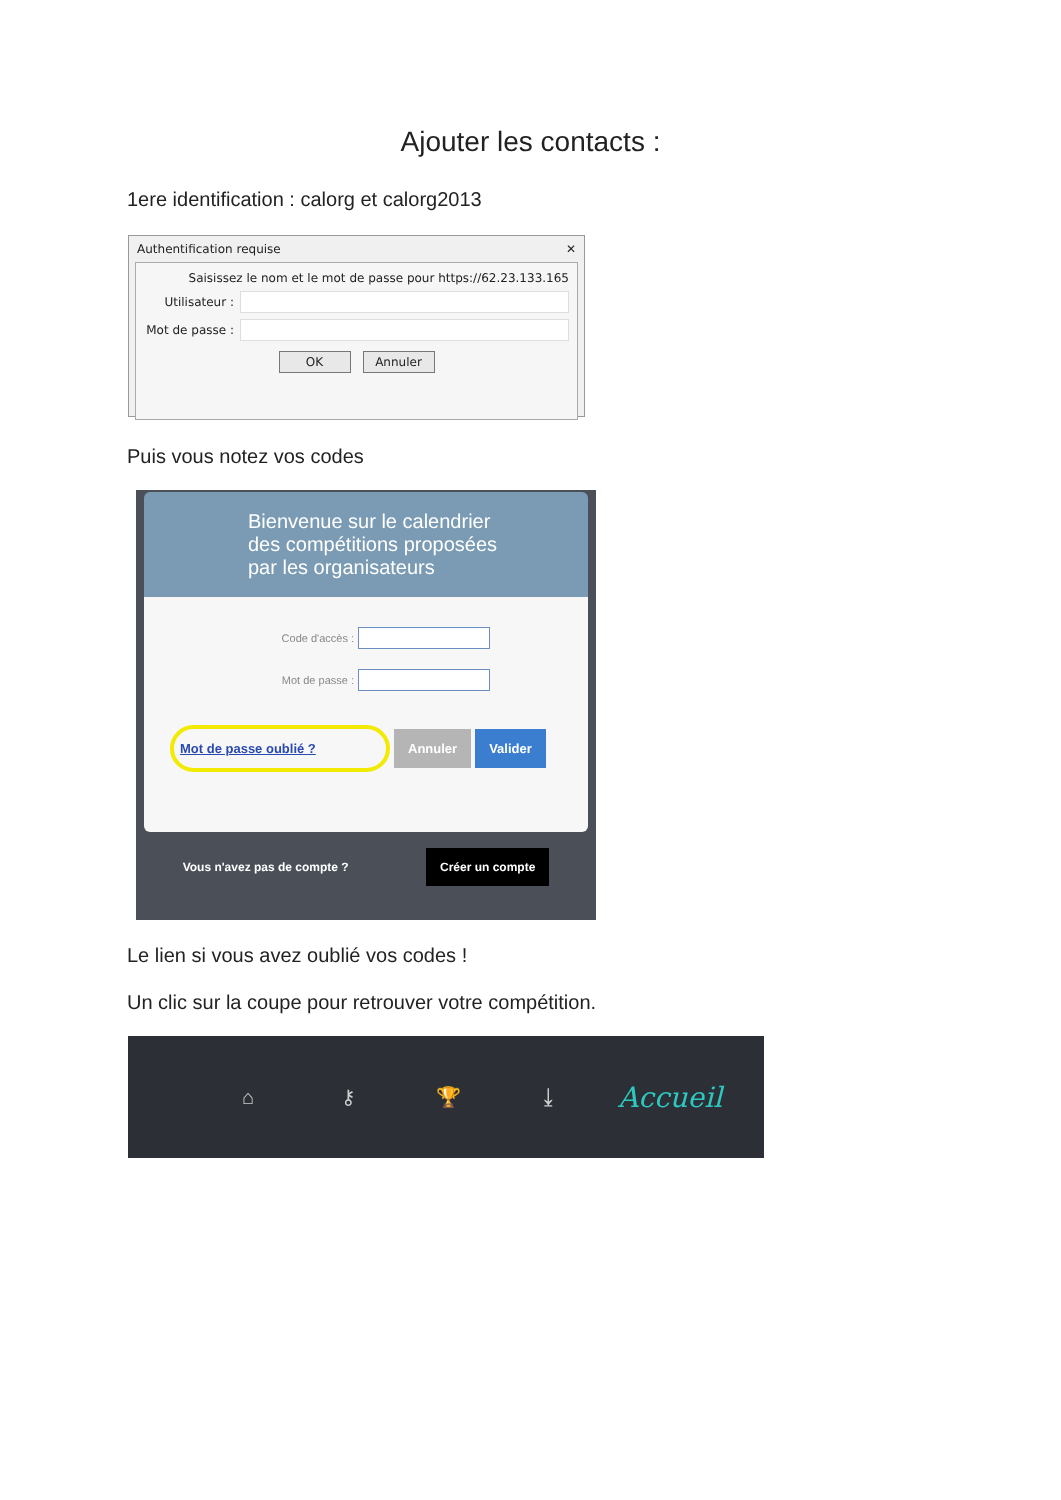Ajouter les contacts :
1ere identification : calorg et calorg2013
Authentification requise ✕
Saisissez le nom et le mot de passe pour https://62.23.133.165
Utilisateur :
Mot de passe :
OK Annuler
Puis vous notez vos codes
Bienvenue sur le calendrier
des compétitions proposées
par les organisateurs
Code d'accès :
Mot de passe :
Mot de passe oublié ? Annuler Valider
Vous n'avez pas de compte ? Créer un compte
Le lien si vous avez oublié vos codes !
Un clic sur la coupe pour retrouver votre compétition.
⌂ ⚷ 🏆 ⤓ Accueil